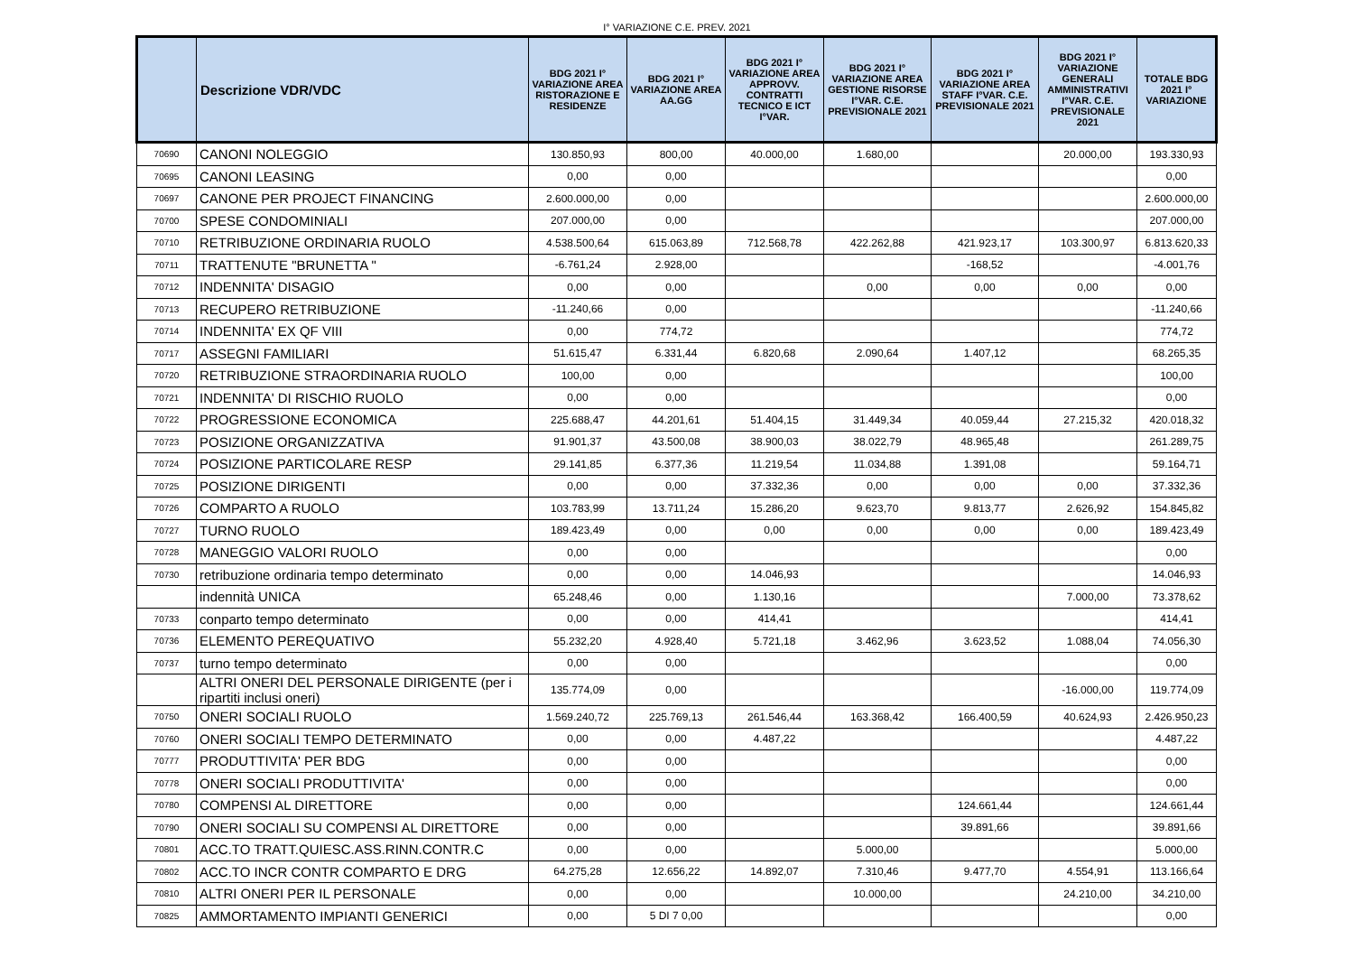I° VARIAZIONE C.E. PREV. 2021
| | Descrizione VDR/VDC | BDG 2021 I° VARIAZIONE AREA RISTORAZIONE E RESIDENZE | BDG 2021 I° VARIAZIONE AREA AA.GG | BDG 2021 I° VARIAZIONE AREA APPROVV. CONTRATTI TECNICO E ICT I°VAR. | BDG 2021 I° VARIAZIONE AREA GESTIONE RISORSE I°VAR. C.E. PREVISIONALE 2021 | BDG 2021 I° VARIAZIONE AREA STAFF I°VAR. C.E. PREVISIONALE 2021 | BDG 2021 I° VARIAZIONE GENERALI AMMINISTRATIVI I°VAR. C.E. PREVISIONALE 2021 | TOTALE BDG 2021 I° VARIAZIONE |
| --- | --- | --- | --- | --- | --- | --- | --- | --- |
| 70690 | CANONI NOLEGGIO | 130.850,93 | 800,00 | 40.000,00 | 1.680,00 | | 20.000,00 | 193.330,93 |
| 70695 | CANONI LEASING | 0,00 | 0,00 | | | | | 0,00 |
| 70697 | CANONE PER PROJECT FINANCING | 2.600.000,00 | 0,00 | | | | | 2.600.000,00 |
| 70700 | SPESE CONDOMINIALI | 207.000,00 | 0,00 | | | | | 207.000,00 |
| 70710 | RETRIBUZIONE ORDINARIA RUOLO | 4.538.500,64 | 615.063,89 | 712.568,78 | 422.262,88 | 421.923,17 | 103.300,97 | 6.813.620,33 |
| 70711 | TRATTENUTE "BRUNETTA " | -6.761,24 | 2.928,00 | | | -168,52 | | -4.001,76 |
| 70712 | INDENNITA' DISAGIO | 0,00 | 0,00 | | 0,00 | 0,00 | 0,00 | 0,00 |
| 70713 | RECUPERO RETRIBUZIONE | -11.240,66 | 0,00 | | | | | -11.240,66 |
| 70714 | INDENNITA' EX QF VIII | 0,00 | 774,72 | | | | | 774,72 |
| 70717 | ASSEGNI FAMILIARI | 51.615,47 | 6.331,44 | 6.820,68 | 2.090,64 | 1.407,12 | | 68.265,35 |
| 70720 | RETRIBUZIONE STRAORDINARIA RUOLO | 100,00 | 0,00 | | | | | 100,00 |
| 70721 | INDENNITA' DI RISCHIO RUOLO | 0,00 | 0,00 | | | | | 0,00 |
| 70722 | PROGRESSIONE ECONOMICA | 225.688,47 | 44.201,61 | 51.404,15 | 31.449,34 | 40.059,44 | 27.215,32 | 420.018,32 |
| 70723 | POSIZIONE ORGANIZZATIVA | 91.901,37 | 43.500,08 | 38.900,03 | 38.022,79 | 48.965,48 | | 261.289,75 |
| 70724 | POSIZIONE PARTICOLARE RESP | 29.141,85 | 6.377,36 | 11.219,54 | 11.034,88 | 1.391,08 | | 59.164,71 |
| 70725 | POSIZIONE DIRIGENTI | 0,00 | 0,00 | 37.332,36 | 0,00 | 0,00 | 0,00 | 37.332,36 |
| 70726 | COMPARTO A RUOLO | 103.783,99 | 13.711,24 | 15.286,20 | 9.623,70 | 9.813,77 | 2.626,92 | 154.845,82 |
| 70727 | TURNO RUOLO | 189.423,49 | 0,00 | 0,00 | 0,00 | 0,00 | 0,00 | 189.423,49 |
| 70728 | MANEGGIO VALORI RUOLO | 0,00 | 0,00 | | | | | 0,00 |
| 70730 | retribuzione ordinaria tempo determinato | 0,00 | 0,00 | 14.046,93 | | | | 14.046,93 |
| | indennità UNICA | 65.248,46 | 0,00 | 1.130,16 | | | 7.000,00 | 73.378,62 |
| 70733 | conparto tempo determinato | 0,00 | 0,00 | 414,41 | | | | 414,41 |
| 70736 | ELEMENTO PEREQUATIVO | 55.232,20 | 4.928,40 | 5.721,18 | 3.462,96 | 3.623,52 | 1.088,04 | 74.056,30 |
| 70737 | turno tempo determinato | 0,00 | 0,00 | | | | | 0,00 |
| | ALTRI ONERI DEL PERSONALE DIRIGENTE (per i ripartiti inclusi oneri) | 135.774,09 | 0,00 | | | | -16.000,00 | 119.774,09 |
| 70750 | ONERI SOCIALI RUOLO | 1.569.240,72 | 225.769,13 | 261.546,44 | 163.368,42 | 166.400,59 | 40.624,93 | 2.426.950,23 |
| 70760 | ONERI SOCIALI TEMPO DETERMINATO | 0,00 | 0,00 | 4.487,22 | | | | 4.487,22 |
| 70777 | PRODUTTIVITA' PER BDG | 0,00 | 0,00 | | | | | 0,00 |
| 70778 | ONERI SOCIALI PRODUTTIVITA' | 0,00 | 0,00 | | | | | 0,00 |
| 70780 | COMPENSI AL DIRETTORE | 0,00 | 0,00 | | | 124.661,44 | | 124.661,44 |
| 70790 | ONERI SOCIALI SU COMPENSI AL DIRETTORE | 0,00 | 0,00 | | | 39.891,66 | | 39.891,66 |
| 70801 | ACC.TO TRATT.QUIESC.ASS.RINN.CONTR.C | 0,00 | 0,00 | | 5.000,00 | | | 5.000,00 |
| 70802 | ACC.TO INCR CONTR COMPARTO E DRG | 64.275,28 | 12.656,22 | 14.892,07 | 7.310,46 | 9.477,70 | 4.554,91 | 113.166,64 |
| 70810 | ALTRI ONERI PER IL PERSONALE | 0,00 | 0,00 | | 10.000,00 | | 24.210,00 | 34.210,00 |
| 70825 | AMMORTAMENTO IMPIANTI GENERICI | 0,00 | 5 DI 7 0,00 | | | | | 0,00 |